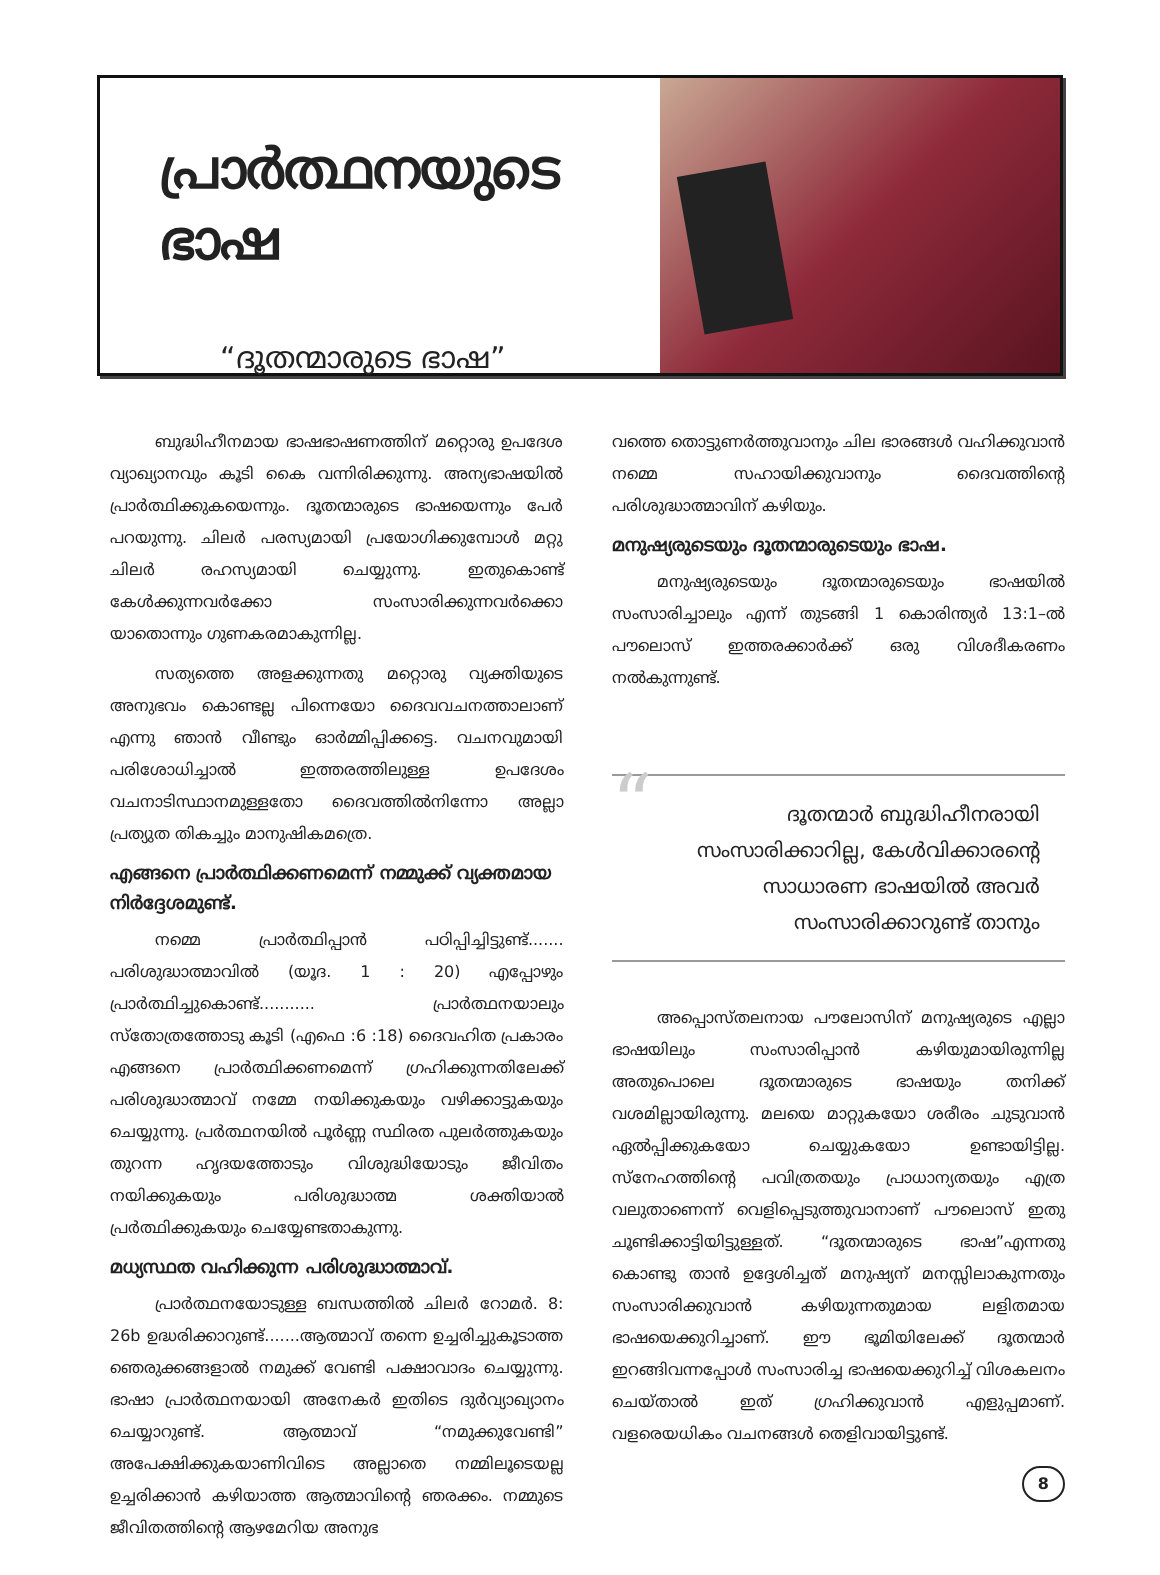പ്രാർത്ഥനയുടെ ഭാഷ
“ദൂതന്മാരുടെ ഭാഷ”
ബുദ്ധിഹീനമായ ഭാഷഭാഷണത്തിന് മറ്റൊരു ഉപദേശ വ്യാഖ്യാനവും കൂടി കൈ വന്നിരിക്കുന്നു. അന്യഭാഷയിൽ പ്രാർത്ഥിക്കുകയെന്നും. ദൂതന്മാരുടെ ഭാഷയെന്നും പേർ പറയുന്നു. ചിലർ പരസ്യമായി പ്രയോഗിക്കുമ്പോൾ മറ്റു ചിലർ രഹസ്യമായി ചെയ്യുന്നു. ഇതുകൊണ്ട് കേൾക്കുന്നവർക്കോ സംസാരിക്കുന്നവർക്കൊ യാതൊന്നും ഗുണകരമാകുന്നില്ല.
സത്യത്തെ അളക്കുന്നതു മറ്റൊരു വ്യക്തിയുടെ അനുഭവം കൊണ്ടല്ല പിന്നെയോ ദൈവവചനത്താലാണ് എന്നു ഞാൻ വീണ്ടും ഓർമ്മിപ്പിക്കട്ടെ. വചനവുമായി പരിശോധിച്ചാൽ ഇത്തരത്തിലുള്ള ഉപദേശം വചനാടിസ്ഥാനമുള്ളതോ ദൈവത്തിൽനിന്നോ അല്ലാ പ്രത്യുത തികച്ചും മാനുഷികമത്രെ.
എങ്ങനെ പ്രാർത്ഥിക്കണമെന്ന് നമ്മുക്ക് വ്യക്തമായ നിർദ്ദേശമുണ്ട്.
നമ്മെ പ്രാർത്ഥിപ്പാൻ പഠിപ്പിച്ചിട്ടുണ്ട്....... പരിശുദ്ധാത്മാവിൽ (യൂദ. 1 : 20) എപ്പോഴും പ്രാർത്ഥിച്ചുകൊണ്ട്........... പ്രാർത്ഥനയാലും സ്തോത്രത്തോടു കൂടി (എഫെ :6 :18) ദൈവഹിത പ്രകാരം എങ്ങനെ പ്രാർത്ഥിക്കണമെന്ന് ഗ്രഹിക്കുന്നതിലേക്ക് പരിശുദ്ധാത്മാവ് നമ്മേ നയിക്കുകയും വഴിക്കാട്ടുകയും ചെയ്യുന്നു. പ്രർത്ഥനയിൽ പൂർണ്ണ സ്ഥിരത പുലർത്തുകയും തുറന്ന ഹൃദയത്തോടും വിശുദ്ധിയോടും ജീവിതം നയിക്കുകയും പരിശുദ്ധാത്മ ശക്തിയാൽ പ്രർത്ഥിക്കുകയും ചെയ്യേണ്ടതാകുന്നു.
മധ്യസ്ഥത വഹിക്കുന്ന പരിശുദ്ധാത്മാവ്.
പ്രാർത്ഥനയോടുള്ള ബന്ധത്തിൽ ചിലർ റോമർ. 8: 26b ഉദ്ധരിക്കാറുണ്ട്.......ആത്മാവ് തന്നെ ഉച്ചരിച്ചുകൂടാത്ത ഞെരുക്കങ്ങളാൽ നമുക്ക് വേണ്ടി പക്ഷാവാദം ചെയ്യുന്നു. ഭാഷാ പ്രാർത്ഥനയായി അനേകർ ഇതിടെ ദുർവ്യാഖ്യാനം ചെയ്യാറുണ്ട്. ആത്മാവ് “നമുക്കുവേണ്ടി” അപേക്ഷിക്കുകയാണിവിടെ അല്ലാതെ നമ്മിലൂടെയല്ല ഉച്ചരിക്കാൻ കഴിയാത്ത ആത്മാവിന്റെ ഞരക്കം. നമ്മുടെ ജീവിതത്തിന്റെ ആഴമേറിയ അനുഭ
വത്തെ തൊട്ടുണർത്തുവാനും ചില ഭാരങ്ങൾ വഹിക്കുവാൻ നമ്മെ സഹായിക്കുവാനും ദൈവത്തിന്റെ പരിശുദ്ധാത്മാവിന് കഴിയും.
മനുഷ്യരുടെയും ദൂതന്മാരുടെയും ഭാഷ.
മനുഷ്യരുടെയും ദൂതന്മാരുടെയും ഭാഷയിൽ സംസാരിച്ചാലും എന്ന് തുടങ്ങി 1 കൊരിന്ത്യർ 13:1–ൽ പൗലൊസ് ഇത്തരക്കാർക്ക് ഒരു വിശദീകരണം നൽകുന്നുണ്ട്.
“ദൂതന്മാർ ബുദ്ധിഹീനരായി
സംസാരിക്കാറില്ല, കേൾവിക്കാരന്റെ
സാധാരണ ഭാഷയിൽ അവർ
സംസാരിക്കാറുണ്ട് താനും
അപ്പൊസ്തലനായ പൗലോസിന് മനുഷ്യരുടെ എല്ലാ ഭാഷയിലും സംസാരിപ്പാൻ കഴിയുമായിരുന്നില്ല അതുപൊലെ ദൂതന്മാരുടെ ഭാഷയും തനിക്ക് വശമില്ലായിരുന്നു. മലയെ മാറ്റുകയോ ശരീരം ചുടുവാൻ ഏൽപ്പിക്കുകയോ ചെയ്യുകയോ ഉണ്ടായിട്ടില്ല. സ്നേഹത്തിന്റെ പവിത്രതയും പ്രാധാന്യതയും എത്ര വലുതാണെന്ന് വെളിപ്പെടുത്തുവാനാണ് പൗലൊസ് ഇതു ചൂണ്ടിക്കാട്ടിയിട്ടുള്ളത്. “ദൂതന്മാരുടെ ഭാഷ”എന്നതു കൊണ്ടു താൻ ഉദ്ദേശിച്ചത് മനുഷ്യന് മനസ്സിലാകുന്നതും സംസാരിക്കുവാൻ കഴിയുന്നതുമായ ലളിതമായ ഭാഷയെക്കുറിച്ചാണ്. ഈ ഭൂമിയിലേക്ക് ദൂതന്മാർ ഇറങ്ങിവന്നപ്പോൾ സംസാരിച്ച ഭാഷയെക്കുറിച്ച് വിശകലനം ചെയ്താൽ ഇത് ഗ്രഹിക്കുവാൻ എളുപ്പമാണ്. വളരെയധികം വചനങ്ങൾ തെളിവായിട്ടുണ്ട്.
8